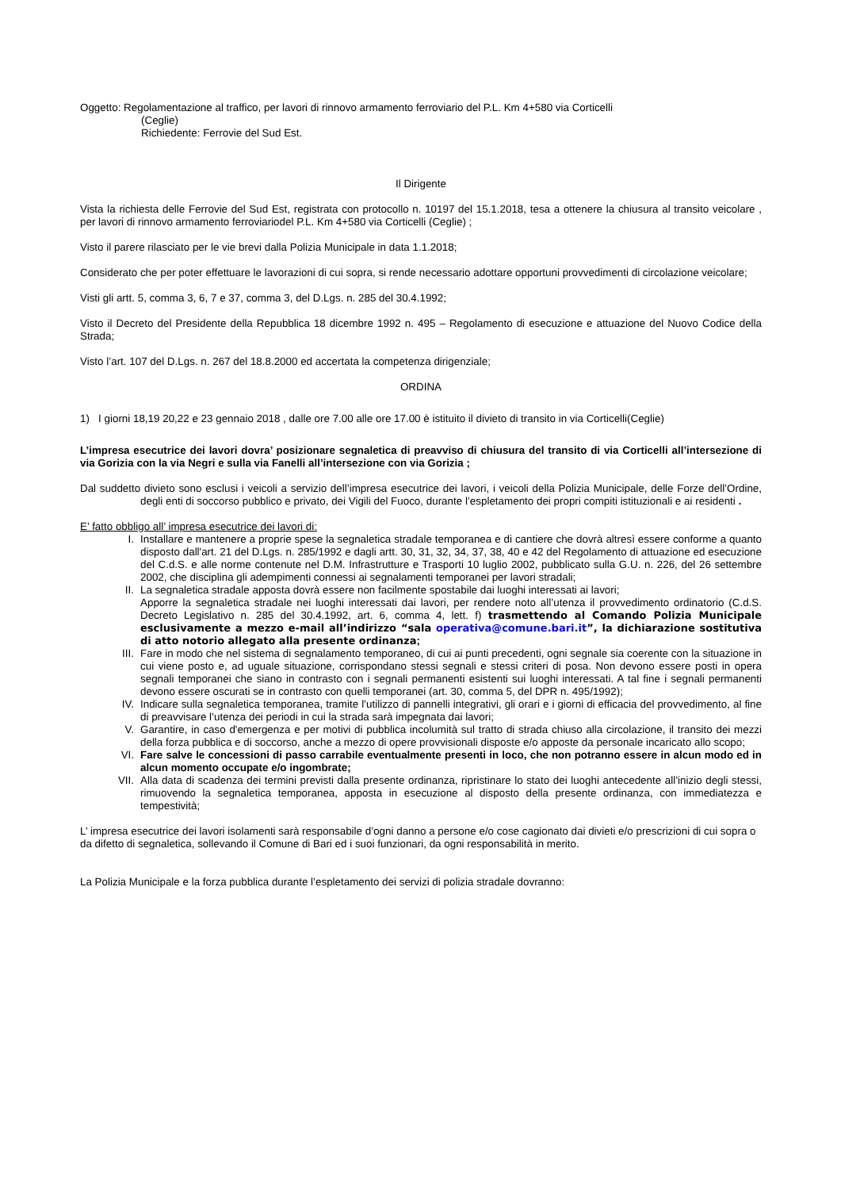Oggetto: Regolamentazione al traffico, per lavori di rinnovo armamento ferroviario del P.L. Km 4+580 via Corticelli
(Ceglie)
Richiedente: Ferrovie del Sud Est.
Il Dirigente
Vista la richiesta delle Ferrovie del Sud Est, registrata con protocollo n. 10197 del 15.1.2018, tesa a ottenere la chiusura al transito veicolare , per lavori di rinnovo armamento ferroviariodel P.L. Km 4+580 via Corticelli (Ceglie) ;
Visto il parere rilasciato per le vie brevi dalla Polizia Municipale in data 1.1.2018;
Considerato che per poter effettuare le lavorazioni di cui sopra, si rende necessario adottare opportuni provvedimenti di circolazione veicolare;
Visti gli artt. 5, comma 3, 6, 7 e 37, comma 3, del D.Lgs. n. 285 del 30.4.1992;
Visto il Decreto del Presidente della Repubblica 18 dicembre 1992 n. 495 – Regolamento di esecuzione e attuazione del Nuovo Codice della Strada;
Visto l’art. 107 del D.Lgs. n. 267 del 18.8.2000 ed accertata la competenza dirigenziale;
ORDINA
1) I giorni 18,19 20,22 e 23 gennaio 2018 , dalle ore 7.00 alle ore 17.00 è istituito il divieto di transito in via Corticelli(Ceglie)
L’impresa esecutrice dei lavori dovra’ posizionare segnaletica di preavviso di chiusura del transito di via Corticelli all’intersezione di via Gorizia con la via Negri e sulla via Fanelli all’intersezione con via Gorizia ;
Dal suddetto divieto sono esclusi i veicoli a servizio dell’impresa esecutrice dei lavori, i veicoli della Polizia Municipale, delle Forze dell’Ordine, degli enti di soccorso pubblico e privato, dei Vigili del Fuoco, durante l’espletamento dei propri compiti istituzionali e ai residenti .
E’ fatto obbligo all’ impresa esecutrice dei lavori di:
I. Installare e mantenere a proprie spese la segnaletica stradale temporanea e di cantiere che dovrà altresì essere conforme a quanto disposto dall'art. 21 del D.Lgs. n. 285/1992 e dagli artt. 30, 31, 32, 34, 37, 38, 40 e 42 del Regolamento di attuazione ed esecuzione del C.d.S. e alle norme contenute nel D.M. Infrastrutture e Trasporti 10 luglio 2002, pubblicato sulla G.U. n. 226, del 26 settembre 2002, che disciplina gli adempimenti connessi ai segnalamenti temporanei per lavori stradali;
II. La segnaletica stradale apposta dovrà essere non facilmente spostabile dai luoghi interessati ai lavori;
Apporre la segnaletica stradale nei luoghi interessati dai lavori, per rendere noto all’utenza il provvedimento ordinatorio (C.d.S. Decreto Legislativo n. 285 del 30.4.1992, art. 6, comma 4, lett. f) trasmettendo al Comando Polizia Municipale esclusivamente a mezzo e-mail all’indirizzo “sala operativa@comune.bari.it”, la dichiarazione sostitutiva di atto notorio allegato alla presente ordinanza;
III. Fare in modo che nel sistema di segnalamento temporaneo, di cui ai punti precedenti, ogni segnale sia coerente con la situazione in cui viene posto e, ad uguale situazione, corrispondano stessi segnali e stessi criteri di posa. Non devono essere posti in opera segnali temporanei che siano in contrasto con i segnali permanenti esistenti sui luoghi interessati. A tal fine i segnali permanenti devono essere oscurati se in contrasto con quelli temporanei (art. 30, comma 5, del DPR n. 495/1992);
IV. Indicare sulla segnaletica temporanea, tramite l’utilizzo di pannelli integrativi, gli orari e i giorni di efficacia del provvedimento, al fine di preavvisare l’utenza dei periodi in cui la strada sarà impegnata dai lavori;
V. Garantire, in caso d'emergenza e per motivi di pubblica incolumità sul tratto di strada chiuso alla circolazione, il transito dei mezzi della forza pubblica e di soccorso, anche a mezzo di opere provvisionali disposte e/o apposte da personale incaricato allo scopo;
VI. Fare salve le concessioni di passo carrabile eventualmente presenti in loco, che non potranno essere in alcun modo ed in alcun momento occupate e/o ingombrate;
VII. Alla data di scadenza dei termini previsti dalla presente ordinanza, ripristinare lo stato dei luoghi antecedente all’inizio degli stessi, rimuovendo la segnaletica temporanea, apposta in esecuzione al disposto della presente ordinanza, con immediatezza e tempestività;
L’ impresa esecutrice dei lavori isolamenti sarà responsabile d’ogni danno a persone e/o cose cagionato dai divieti e/o prescrizioni di cui sopra o da difetto di segnaletica, sollevando il Comune di Bari ed i suoi funzionari, da ogni responsabilità in merito.
La Polizia Municipale e la forza pubblica durante l’espletamento dei servizi di polizia stradale dovranno: